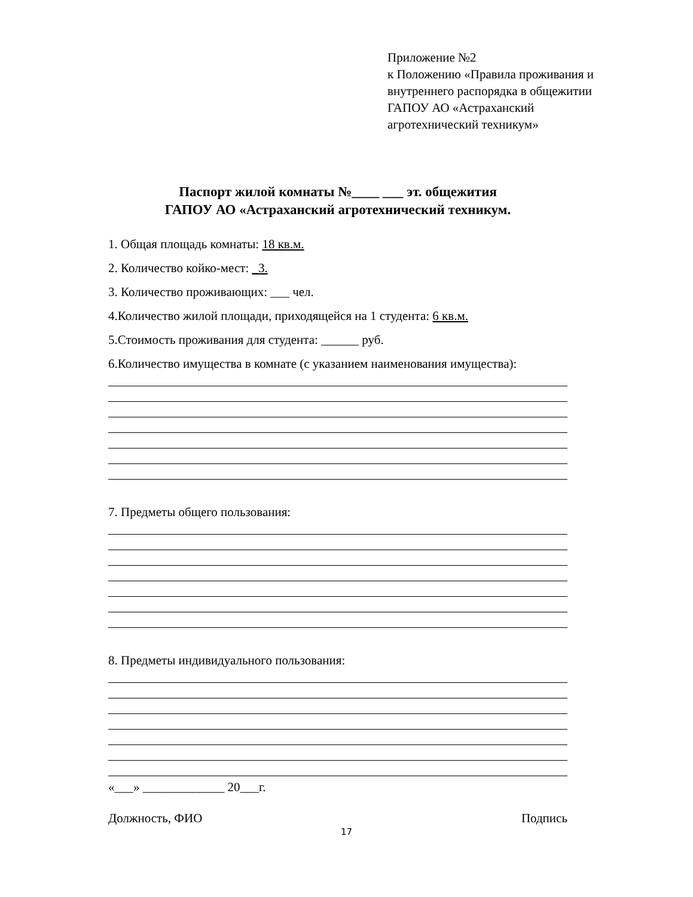Приложение №2
к Положению «Правила проживания и
внутреннего распорядка в общежитии
ГАПОУ АО «Астраханский
агротехнический техникум»
Паспорт жилой комнаты №____ ___ эт. общежития
ГАПОУ АО «Астраханский агротехнический техникум.
1. Общая площадь комнаты: 18 кв.м.
2. Количество койко-мест: _3.
3. Количество проживающих: ___ чел.
4.Количество жилой площади, приходящейся на 1 студента: 6 кв.м.
5.Стоимость проживания для студента: ______ руб.
6.Количество имущества в комнате (с указанием наименования имущества):
7. Предметы общего пользования:
8. Предметы индивидуального пользования:
«___» _____________ 20___г.
Должность, ФИО Подпись
17